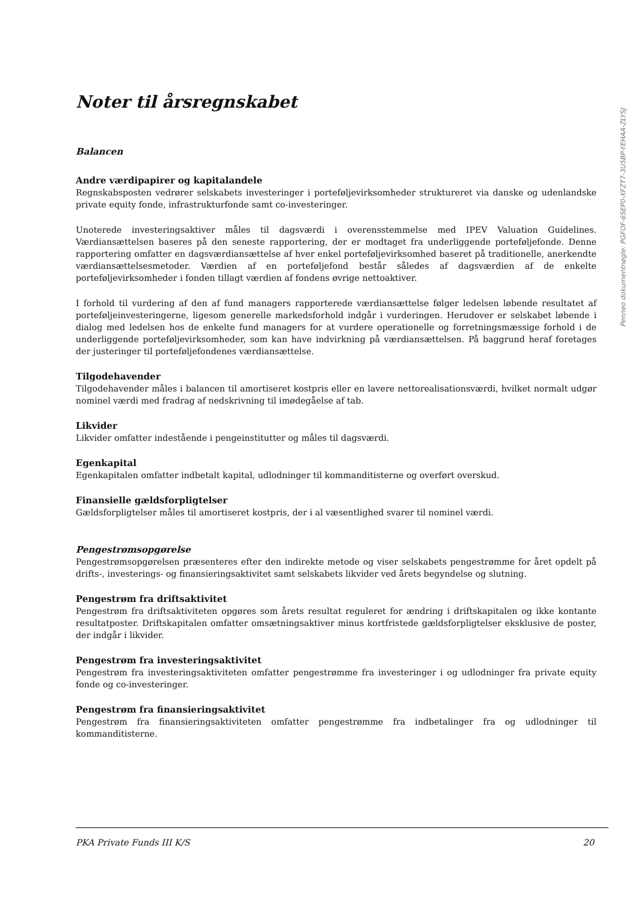Noter til årsregnskabet
Balancen
Andre værdipapirer og kapitalandele
Regnskabsposten vedrører selskabets investeringer i porteføljevirksomheder struktureret via danske og udenlandske private equity fonde, infrastrukturfonde samt co-investeringer.
Unoterede investeringsaktiver måles til dagsværdi i overensstemmelse med IPEV Valuation Guidelines. Værdiansættelsen baseres på den seneste rapportering, der er modtaget fra underliggende porteføljefonde. Denne rapportering omfatter en dagsværdiansættelse af hver enkel porteføljevirksomhed baseret på traditionelle, anerkendte værdiansættelsesmetoder. Værdien af en porteføljefond består således af dagsværdien af de enkelte porteføljevirksomheder i fonden tillagt værdien af fondens øvrige nettoaktiver.
I forhold til vurdering af den af fund managers rapporterede værdiansættelse følger ledelsen løbende resultatet af porteføljeinvesteringerne, ligesom generelle markedsforhold indgår i vurderingen. Herudover er selskabet løbende i dialog med ledelsen hos de enkelte fund managers for at vurdere operationelle og forretningsmæssige forhold i de underliggende porteføljevirksomheder, som kan have indvirkning på værdiansættelsen. På baggrund heraf foretages der justeringer til porteføljefondenes værdiansættelse.
Tilgodehavender
Tilgodehavender måles i balancen til amortiseret kostpris eller en lavere nettorealisationsværdi, hvilket normalt udgør nominel værdi med fradrag af nedskrivning til imødegåelse af tab.
Likvider
Likvider omfatter indestående i pengeinstitutter og måles til dagsværdi.
Egenkapital
Egenkapitalen omfatter indbetalt kapital, udlodninger til kommanditisterne og overført overskud.
Finansielle gældsforpligtelser
Gældsforpligtelser måles til amortiseret kostpris, der i al væsentlighed svarer til nominel værdi.
Pengestrømsopgørelse
Pengestrømsopgørelsen præsenteres efter den indirekte metode og viser selskabets pengestrømme for året opdelt på drifts-, investerings- og finansieringsaktivitet samt selskabets likvider ved årets begyndelse og slutning.
Pengestrøm fra driftsaktivitet
Pengestrøm fra driftsaktiviteten opgøres som årets resultat reguleret for ændring i driftskapitalen og ikke kontante resultatposter. Driftskapitalen omfatter omsætningsaktiver minus kortfristede gældsforpligtelser eksklusive de poster, der indgår i likvider.
Pengestrøm fra investeringsaktivitet
Pengestrøm fra investeringsaktiviteten omfatter pengestrømme fra investeringer i og udlodninger fra private equity fonde og co-investeringer.
Pengestrøm fra finansieringsaktivitet
Pengestrøm fra finansieringsaktiviteten omfatter pengestrømme fra indbetalinger fra og udlodninger til kommanditisterne.
Penneo dokumentnøgle: PGFOF-6SEP0-XFZT7-3U5BP-YEHAA-ZLYSJ
PKA Private Funds III K/S 20